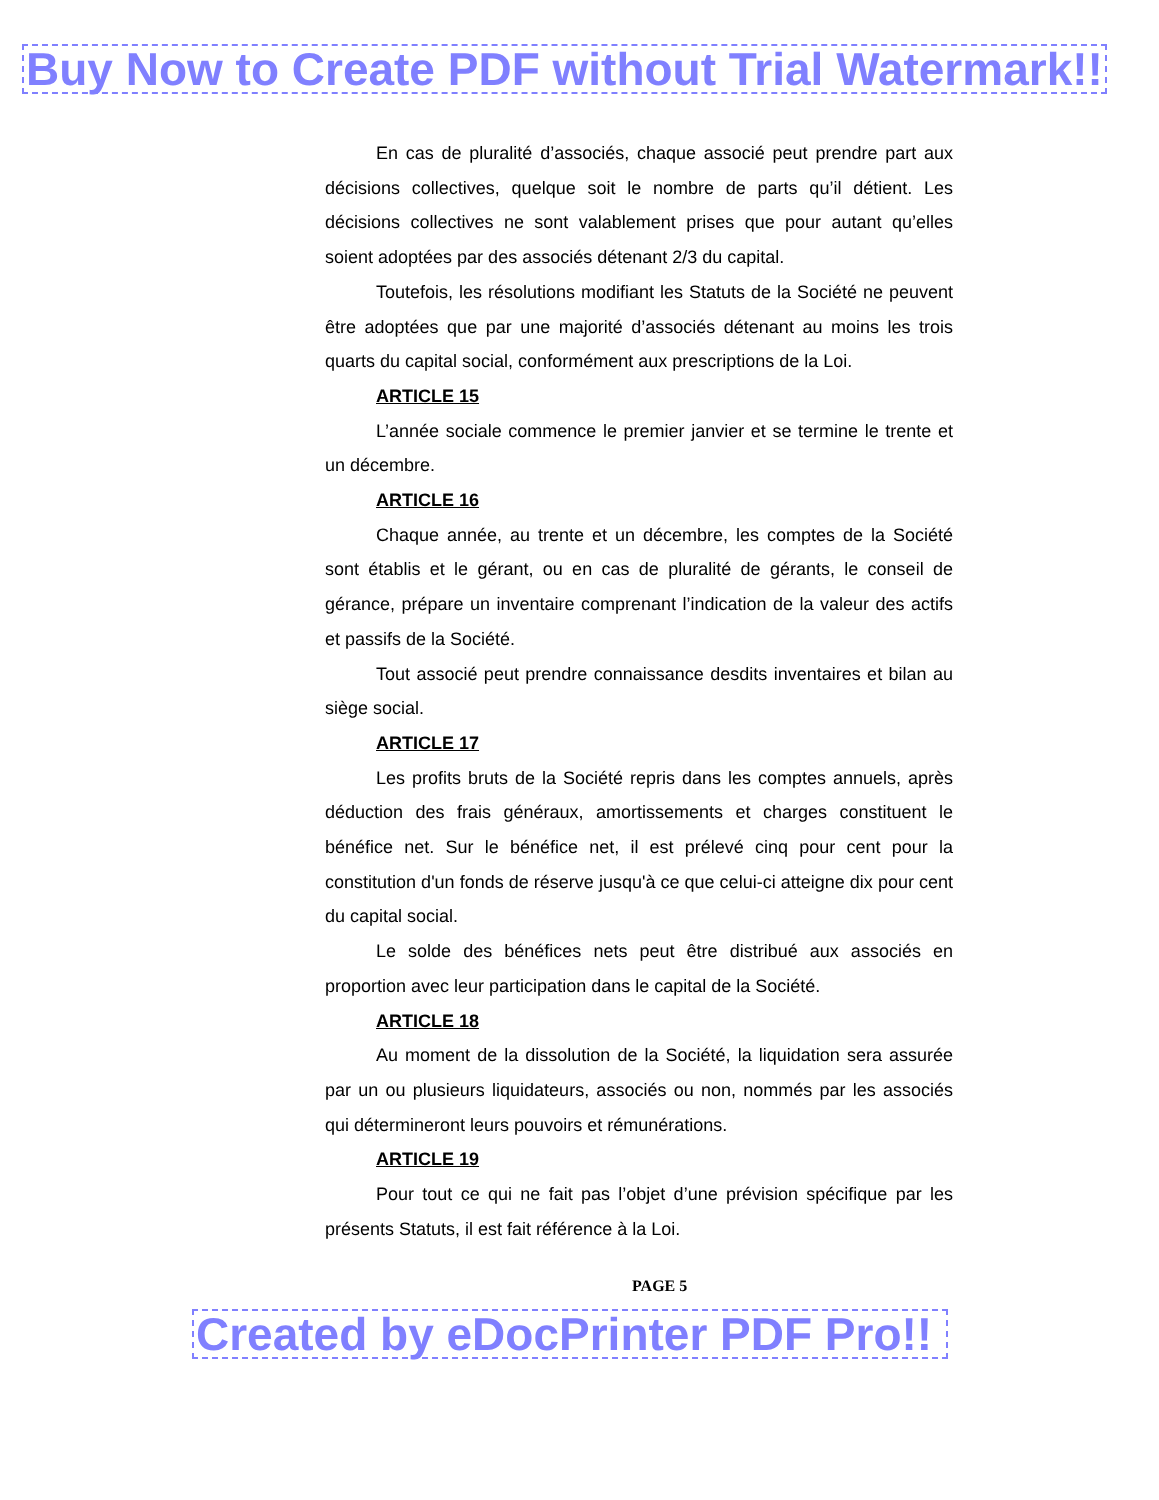Buy Now to Create PDF without Trial Watermark!!
En cas de pluralité d’associés, chaque associé peut prendre part aux décisions collectives, quelque soit le nombre de parts qu’il détient. Les décisions collectives ne sont valablement prises que pour autant qu’elles soient adoptées par des associés détenant 2/3 du capital.
Toutefois, les résolutions modifiant les Statuts de la Société ne peuvent être adoptées que par une majorité d’associés détenant au moins les trois quarts du capital social, conformément aux prescriptions de la Loi.
ARTICLE 15
L’année sociale commence le premier janvier et se termine le trente et un décembre.
ARTICLE 16
Chaque année, au trente et un décembre, les comptes de la Société sont établis et le gérant, ou en cas de pluralité de gérants, le conseil de gérance, prépare un inventaire comprenant l’indication de la valeur des actifs et passifs de la Société.
Tout associé peut prendre connaissance desdits inventaires et bilan au siège social.
ARTICLE 17
Les profits bruts de la Société repris dans les comptes annuels, après déduction des frais généraux, amortissements et charges constituent le bénéfice net. Sur le bénéfice net, il est prélevé cinq pour cent pour la constitution d'un fonds de réserve jusqu'à ce que celui-ci atteigne dix pour cent du capital social.
Le solde des bénéfices nets peut être distribué aux associés en proportion avec leur participation dans le capital de la Société.
ARTICLE 18
Au moment de la dissolution de la Société, la liquidation sera assurée par un ou plusieurs liquidateurs, associés ou non, nommés par les associés qui détermineront leurs pouvoirs et rémunérations.
ARTICLE 19
Pour tout ce qui ne fait pas l’objet d’une prévision spécifique par les présents Statuts, il est fait référence à la Loi.
PAGE 5
Created by eDocPrinter PDF Pro!!